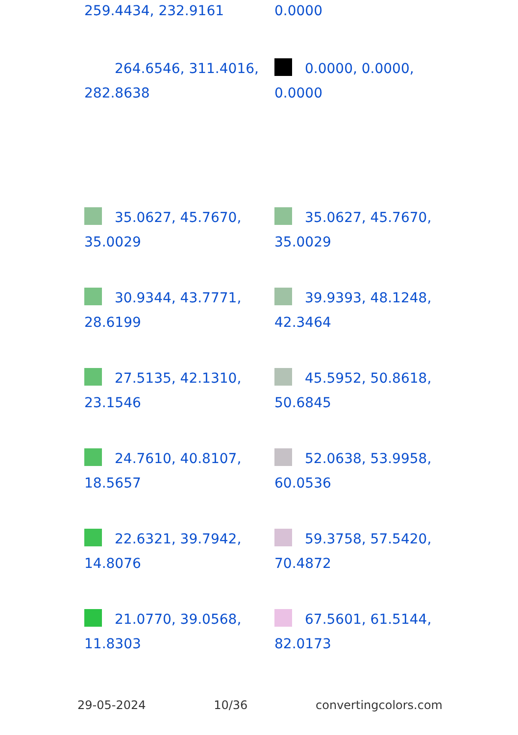259.4434, 232.9161 0.0000
264.6546, 311.4016, 282.8638
0.0000, 0.0000, 0.0000
35.0627, 45.7670, 35.0029
35.0627, 45.7670, 35.0029
30.9344, 43.7771, 28.6199
39.9393, 48.1248, 42.3464
27.5135, 42.1310, 23.1546
45.5952, 50.8618, 50.6845
24.7610, 40.8107, 18.5657
52.0638, 53.9958, 60.0536
22.6321, 39.7942, 14.8076
59.3758, 57.5420, 70.4872
21.0770, 39.0568, 11.8303
67.5601, 61.5144, 82.0173
29-05-2024 10/36 convertingcolors.com